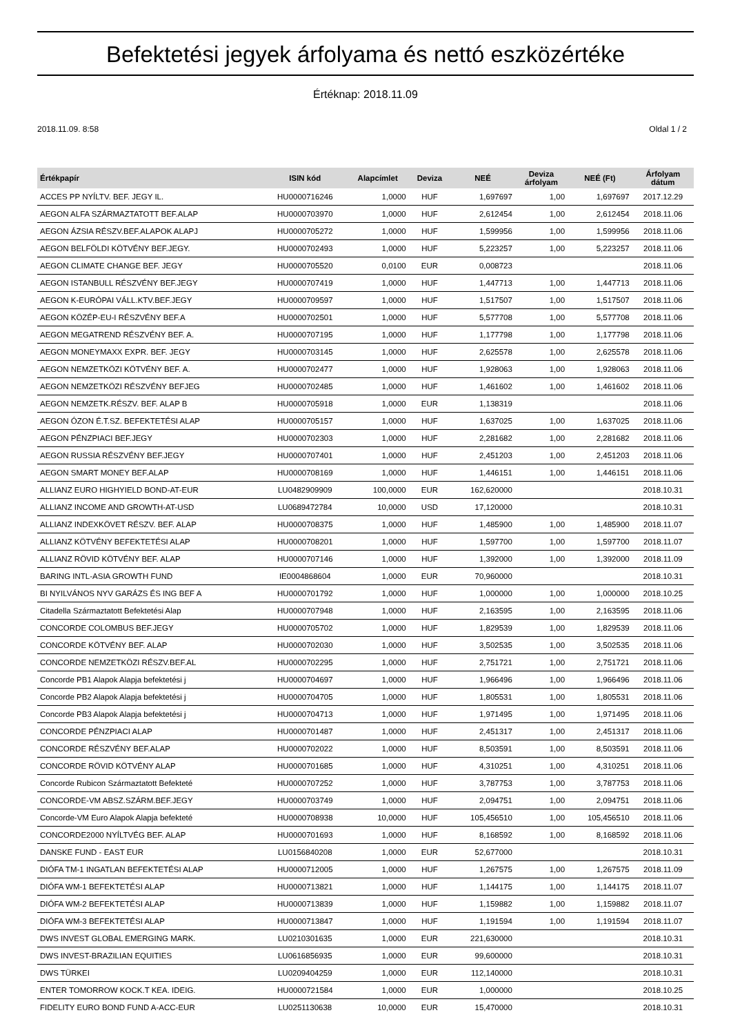Befektetési jegyek árfolyama és nettó eszközértéke
Értéknap: 2018.11.09
2018.11.09. 8:58 Oldal 1 / 2
| Értékpapír | ISIN kód | Alapcímlet | Deviza | NEÉ | Deviza árfolyam | NEÉ (Ft) | Árfolyam dátum |
| --- | --- | --- | --- | --- | --- | --- | --- |
| ACCES PP NYÍLTV. BEF. JEGY IL. | HU0000716246 | 1,0000 | HUF | 1,697697 | 1,00 | 1,697697 | 2017.12.29 |
| AEGON ALFA SZÁRMAZTATOTT BEF.ALAP | HU0000703970 | 1,0000 | HUF | 2,612454 | 1,00 | 2,612454 | 2018.11.06 |
| AEGON ÁZSIA RÉSZV.BEF.ALAPOK ALAPJ | HU0000705272 | 1,0000 | HUF | 1,599956 | 1,00 | 1,599956 | 2018.11.06 |
| AEGON BELFÖLDI KÖTVÉNY BEF.JEGY. | HU0000702493 | 1,0000 | HUF | 5,223257 | 1,00 | 5,223257 | 2018.11.06 |
| AEGON CLIMATE CHANGE BEF. JEGY | HU0000705520 | 0,0100 | EUR | 0,008723 | | | 2018.11.06 |
| AEGON ISTANBULL RÉSZVÉNY BEF.JEGY | HU0000707419 | 1,0000 | HUF | 1,447713 | 1,00 | 1,447713 | 2018.11.06 |
| AEGON K-EURÓPAI VÁLL.KTV.BEF.JEGY | HU0000709597 | 1,0000 | HUF | 1,517507 | 1,00 | 1,517507 | 2018.11.06 |
| AEGON KÖZÉP-EU-I RÉSZVÉNY BEF.A | HU0000702501 | 1,0000 | HUF | 5,577708 | 1,00 | 5,577708 | 2018.11.06 |
| AEGON MEGATREND RÉSZVÉNY BEF. A. | HU0000707195 | 1,0000 | HUF | 1,177798 | 1,00 | 1,177798 | 2018.11.06 |
| AEGON MONEYMAXX EXPR. BEF. JEGY | HU0000703145 | 1,0000 | HUF | 2,625578 | 1,00 | 2,625578 | 2018.11.06 |
| AEGON NEMZETKÖZI KÖTVÉNY BEF. A. | HU0000702477 | 1,0000 | HUF | 1,928063 | 1,00 | 1,928063 | 2018.11.06 |
| AEGON NEMZETKÖZI RÉSZVÉNY BEFJEG | HU0000702485 | 1,0000 | HUF | 1,461602 | 1,00 | 1,461602 | 2018.11.06 |
| AEGON NEMZETK.RÉSZV. BEF. ALAP B | HU0000705918 | 1,0000 | EUR | 1,138319 | | | 2018.11.06 |
| AEGON ÓZON É.T.SZ. BEFEKTETÉSI ALAP | HU0000705157 | 1,0000 | HUF | 1,637025 | 1,00 | 1,637025 | 2018.11.06 |
| AEGON PÉNZPIACI BEF.JEGY | HU0000702303 | 1,0000 | HUF | 2,281682 | 1,00 | 2,281682 | 2018.11.06 |
| AEGON RUSSIA RÉSZVÉNY BEF.JEGY | HU0000707401 | 1,0000 | HUF | 2,451203 | 1,00 | 2,451203 | 2018.11.06 |
| AEGON SMART MONEY BEF.ALAP | HU0000708169 | 1,0000 | HUF | 1,446151 | 1,00 | 1,446151 | 2018.11.06 |
| ALLIANZ EURO HIGHYIELD BOND-AT-EUR | LU0482909909 | 100,0000 | EUR | 162,620000 | | | 2018.10.31 |
| ALLIANZ INCOME AND GROWTH-AT-USD | LU0689472784 | 10,0000 | USD | 17,120000 | | | 2018.10.31 |
| ALLIANZ INDEXKÖVET RÉSZV. BEF. ALAP | HU0000708375 | 1,0000 | HUF | 1,485900 | 1,00 | 1,485900 | 2018.11.07 |
| ALLIANZ KÖTVÉNY BEFEKTETÉSI ALAP | HU0000708201 | 1,0000 | HUF | 1,597700 | 1,00 | 1,597700 | 2018.11.07 |
| ALLIANZ RÖVID KÖTVÉNY BEF. ALAP | HU0000707146 | 1,0000 | HUF | 1,392000 | 1,00 | 1,392000 | 2018.11.09 |
| BARING INTL-ASIA GROWTH FUND | IE0004868604 | 1,0000 | EUR | 70,960000 | | | 2018.10.31 |
| BI NYILVÁNOS NYV GARÁZS ÉS ING BEF A | HU0000701792 | 1,0000 | HUF | 1,000000 | 1,00 | 1,000000 | 2018.10.25 |
| Citadella Származtatott Befektetési Alap | HU0000707948 | 1,0000 | HUF | 2,163595 | 1,00 | 2,163595 | 2018.11.06 |
| CONCORDE COLOMBUS BEF.JEGY | HU0000705702 | 1,0000 | HUF | 1,829539 | 1,00 | 1,829539 | 2018.11.06 |
| CONCORDE KÖTVÉNY BEF. ALAP | HU0000702030 | 1,0000 | HUF | 3,502535 | 1,00 | 3,502535 | 2018.11.06 |
| CONCORDE NEMZETKÖZI RÉSZV.BEF.AL | HU0000702295 | 1,0000 | HUF | 2,751721 | 1,00 | 2,751721 | 2018.11.06 |
| Concorde PB1 Alapok Alapja befektetési j | HU0000704697 | 1,0000 | HUF | 1,966496 | 1,00 | 1,966496 | 2018.11.06 |
| Concorde PB2 Alapok Alapja befektetési j | HU0000704705 | 1,0000 | HUF | 1,805531 | 1,00 | 1,805531 | 2018.11.06 |
| Concorde PB3 Alapok Alapja befektetési j | HU0000704713 | 1,0000 | HUF | 1,971495 | 1,00 | 1,971495 | 2018.11.06 |
| CONCORDE PÉNZPIACI ALAP | HU0000701487 | 1,0000 | HUF | 2,451317 | 1,00 | 2,451317 | 2018.11.06 |
| CONCORDE RÉSZVÉNY BEF.ALAP | HU0000702022 | 1,0000 | HUF | 8,503591 | 1,00 | 8,503591 | 2018.11.06 |
| CONCORDE RÖVID KÖTVÉNY ALAP | HU0000701685 | 1,0000 | HUF | 4,310251 | 1,00 | 4,310251 | 2018.11.06 |
| Concorde Rubicon Származtatott Befekteté | HU0000707252 | 1,0000 | HUF | 3,787753 | 1,00 | 3,787753 | 2018.11.06 |
| CONCORDE-VM ABSZ.SZÁRM.BEF.JEGY | HU0000703749 | 1,0000 | HUF | 2,094751 | 1,00 | 2,094751 | 2018.11.06 |
| Concorde-VM Euro Alapok Alapja befekteté | HU0000708938 | 10,0000 | HUF | 105,456510 | 1,00 | 105,456510 | 2018.11.06 |
| CONCORDE2000 NYÍLTVÉG BEF. ALAP | HU0000701693 | 1,0000 | HUF | 8,168592 | 1,00 | 8,168592 | 2018.11.06 |
| DANSKE FUND - EAST EUR | LU0156840208 | 1,0000 | EUR | 52,677000 | | | 2018.10.31 |
| DIÓFA TM-1 INGATLAN BEFEKTETÉSI ALAP | HU0000712005 | 1,0000 | HUF | 1,267575 | 1,00 | 1,267575 | 2018.11.09 |
| DIÓFA WM-1 BEFEKTETÉSI ALAP | HU0000713821 | 1,0000 | HUF | 1,144175 | 1,00 | 1,144175 | 2018.11.07 |
| DIÓFA WM-2 BEFEKTETÉSI ALAP | HU0000713839 | 1,0000 | HUF | 1,159882 | 1,00 | 1,159882 | 2018.11.07 |
| DIÓFA WM-3 BEFEKTETÉSI ALAP | HU0000713847 | 1,0000 | HUF | 1,191594 | 1,00 | 1,191594 | 2018.11.07 |
| DWS INVEST GLOBAL EMERGING MARK. | LU0210301635 | 1,0000 | EUR | 221,630000 | | | 2018.10.31 |
| DWS INVEST-BRAZILIAN EQUITIES | LU0616856935 | 1,0000 | EUR | 99,600000 | | | 2018.10.31 |
| DWS TÜRKEI | LU0209404259 | 1,0000 | EUR | 112,140000 | | | 2018.10.31 |
| ENTER TOMORROW KOCK.T KEA. IDEIG. | HU0000721584 | 1,0000 | EUR | 1,000000 | | | 2018.10.25 |
| FIDELITY EURO BOND FUND A-ACC-EUR | LU0251130638 | 10,0000 | EUR | 15,470000 | | | 2018.10.31 |